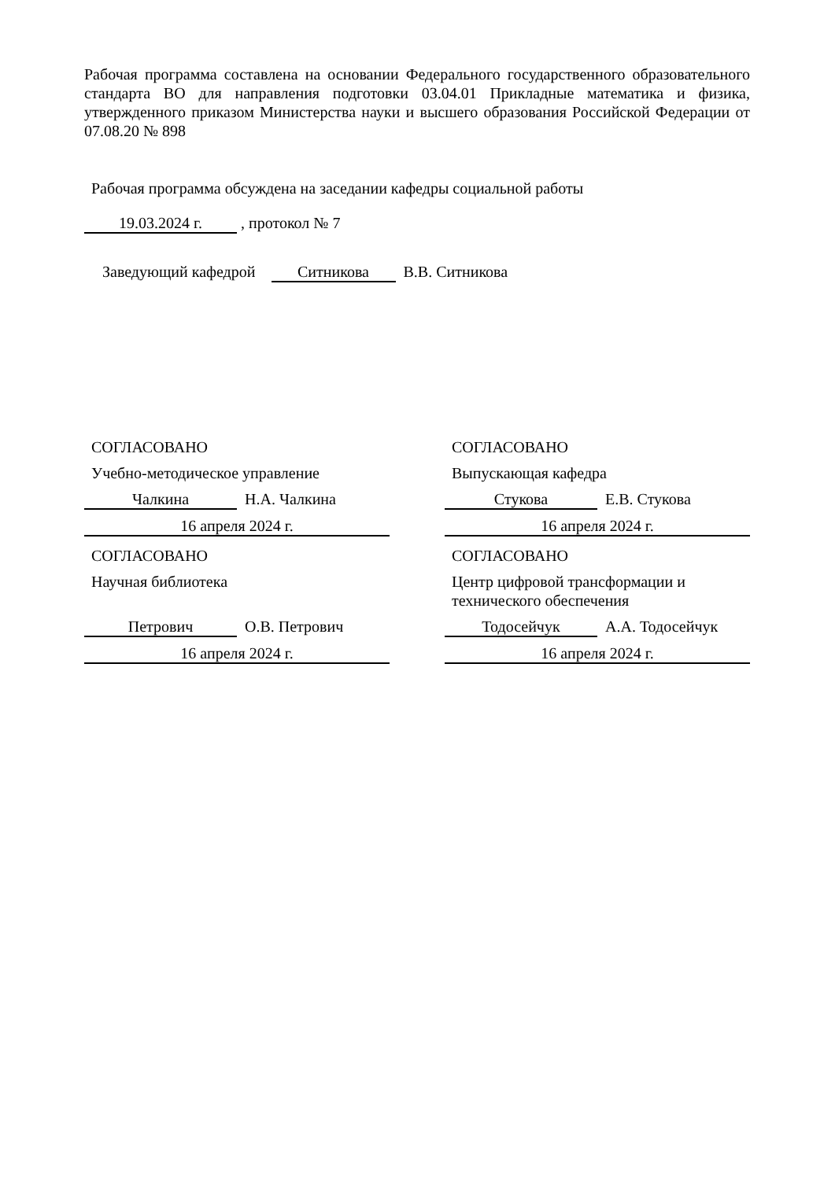Рабочая программа составлена на основании Федерального государственного образовательного стандарта ВО для направления подготовки 03.04.01 Прикладные математика и физика, утвержденного приказом Министерства науки и высшего образования Российской Федерации от 07.08.20 № 898
Рабочая программа обсуждена на заседании кафедры социальной работы
19.03.2024 г. , протокол № 7
Заведующий кафедрой Ситникова В.В. Ситникова
СОГЛАСОВАНО
Учебно-методическое управление
Чалкина Н.А. Чалкина
16 апреля 2024 г.
СОГЛАСОВАНО
Научная библиотека
Петрович О.В. Петрович
16 апреля 2024 г.
СОГЛАСОВАНО
Выпускающая кафедра
Стукова Е.В. Стукова
16 апреля 2024 г.
СОГЛАСОВАНО
Центр цифровой трансформации и технического обеспечения
Тодосейчук А.А. Тодосейчук
16 апреля 2024 г.